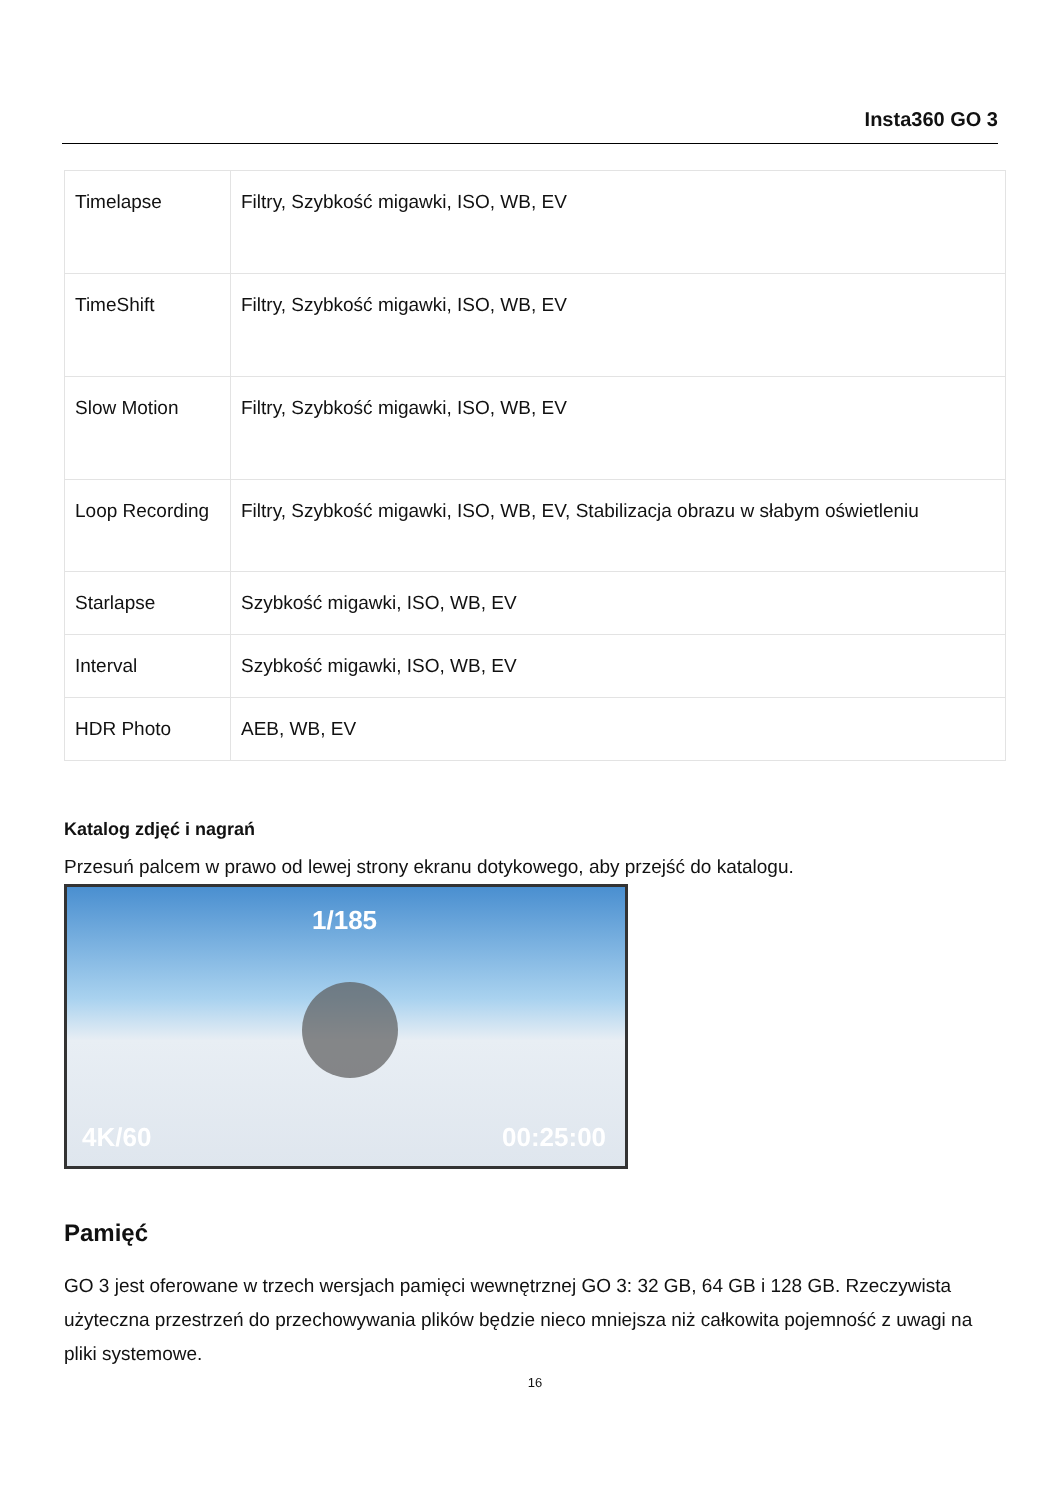Insta360 GO 3
| Timelapse | Filtry, Szybkość migawki, ISO, WB, EV |
| TimeShift | Filtry, Szybkość migawki, ISO, WB, EV |
| Slow Motion | Filtry, Szybkość migawki, ISO, WB, EV |
| Loop Recording | Filtry, Szybkość migawki, ISO, WB, EV, Stabilizacja obrazu w słabym oświetleniu |
| Starlapse | Szybkość migawki, ISO, WB, EV |
| Interval | Szybkość migawki, ISO, WB, EV |
| HDR Photo | AEB, WB, EV |
Katalog zdjęć i nagrań
Przesuń palcem w prawo od lewej strony ekranu dotykowego, aby przejść do katalogu.
1/185
4K/60 00:25:00
Pamięć
GO 3 jest oferowane w trzech wersjach pamięci wewnętrznej GO 3: 32 GB, 64 GB i 128 GB. Rzeczywista użyteczna przestrzeń do przechowywania plików będzie nieco mniejsza niż całkowita pojemność z uwagi na pliki systemowe.
16